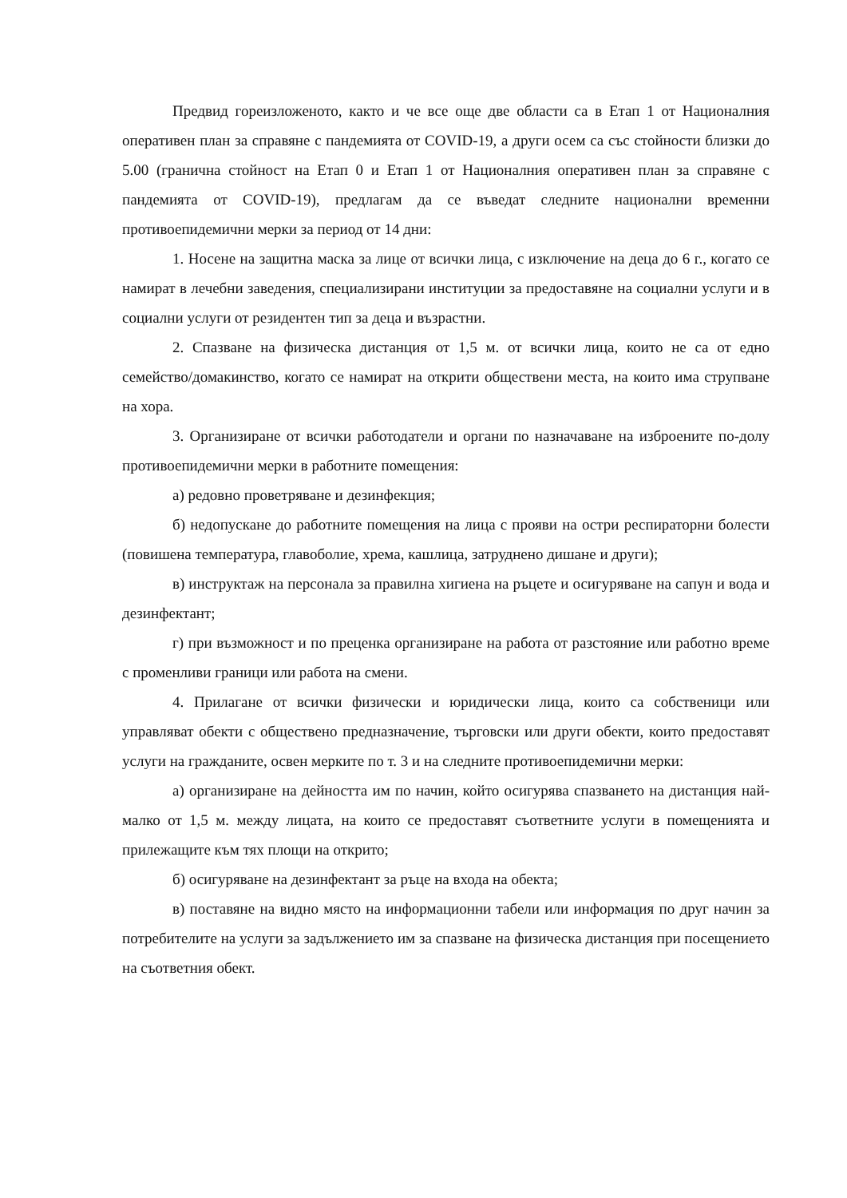Предвид гореизложеното, както и че все още две области са в Етап 1 от Националния оперативен план за справяне с пандемията от COVID-19, а други осем са със стойности близки до 5.00 (гранична стойност на Етап 0 и Етап 1 от Националния оперативен план за справяне с пандемията от COVID-19), предлагам да се въведат следните национални временни противоепидемични мерки за период от 14 дни:
1. Носене на защитна маска за лице от всички лица, с изключение на деца до 6 г., когато се намират в лечебни заведения, специализирани институции за предоставяне на социални услуги и в социални услуги от резидентен тип за деца и възрастни.
2. Спазване на физическа дистанция от 1,5 м. от всички лица, които не са от едно семейство/домакинство, когато се намират на открити обществени места, на които има струпване на хора.
3. Организиране от всички работодатели и органи по назначаване на изброените по-долу противоепидемични мерки в работните помещения:
а) редовно проветряване и дезинфекция;
б) недопускане до работните помещения на лица с прояви на остри респираторни болести (повишена температура, главоболие, хрема, кашлица, затруднено дишане и други);
в) инструктаж на персонала за правилна хигиена на ръцете и осигуряване на сапун и вода и дезинфектант;
г) при възможност и по преценка организиране на работа от разстояние или работно време с променливи граници или работа на смени.
4. Прилагане от всички физически и юридически лица, които са собственици или управляват обекти с обществено предназначение, търговски или други обекти, които предоставят услуги на гражданите, освен мерките по т. 3 и на следните противоепидемични мерки:
а) организиране на дейността им по начин, който осигурява спазването на дистанция най-малко от 1,5 м. между лицата, на които се предоставят съответните услуги в помещенията и прилежащите към тях площи на открито;
б) осигуряване на дезинфектант за ръце на входа на обекта;
в) поставяне на видно място на информационни табели или информация по друг начин за потребителите на услуги за задължението им за спазване на физическа дистанция при посещението на съответния обект.